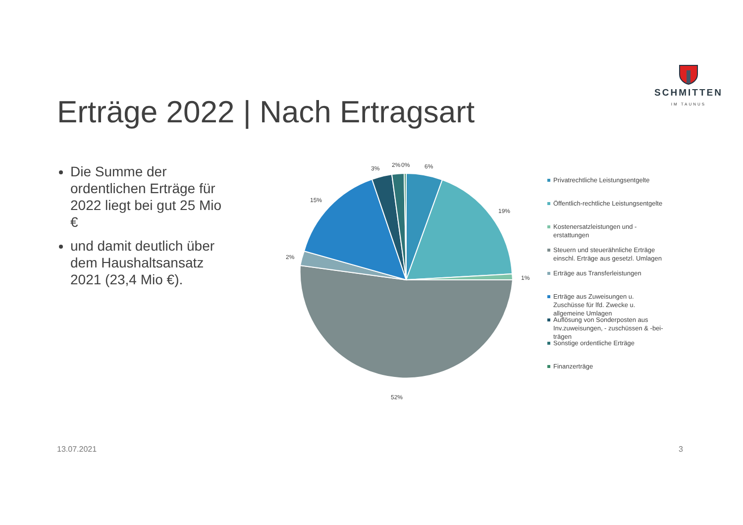SCHMITTEN
IM TAUNUS
Erträge 2022 | Nach Ertragsart
Die Summe der ordentlichen Erträge für 2022 liegt bei gut 25 Mio €
und damit deutlich über dem Haushaltsansatz 2021 (23,4 Mio €).
6%
19%
1%
52%
2%
15%
3%
2%
0%
Privatrechtliche Leistungsentgelte
Öffentlich-rechtliche Leistungsentgelte
Kostenersatzleistungen und -erstattungen
Steuern und steuerähnliche Erträge einschl. Erträge aus gesetzl. Umlagen
Erträge aus Transferleistungen
Erträge aus Zuweisungen u. Zuschüsse für lfd. Zwecke u. allgemeine Umlagen
Auflösung von Sonderposten aus Inv.zuweisungen, - zuschüssen & -bei-trägen
Sonstige ordentliche Erträge
Finanzerträge
13.07.2021 3